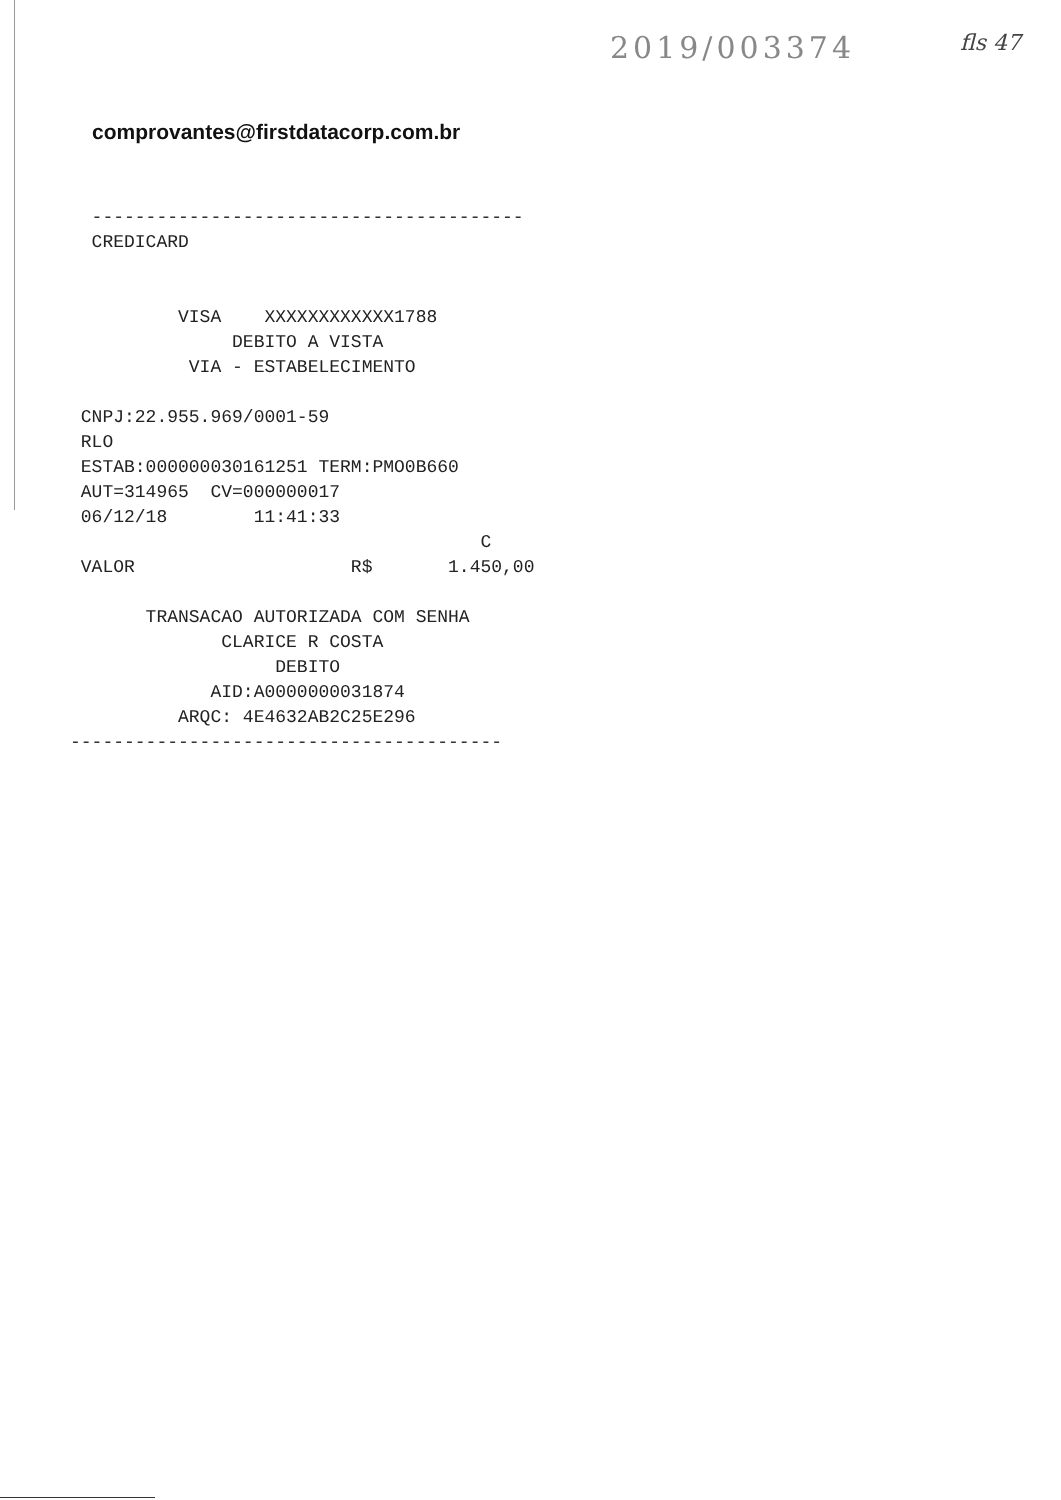2019/003374 fls 47
comprovantes@firstdatacorp.com.br
---------------------------------------- CREDICARD VISA XXXXXXXXXXXX1788 DEBITO A VISTA VIA - ESTABELECIMENTO CNPJ:22.955.969/0001-59 RLO ESTAB:000000030161251 TERM:PMO0B660 AUT=314965 CV=000000017 06/12/18 11:41:33 C VALOR R$ 1.450,00 TRANSACAO AUTORIZADA COM SENHA CLARICE R COSTA DEBITO AID:A0000000031874 ARQC: 4E4632AB2C25E296 ----------------------------------------